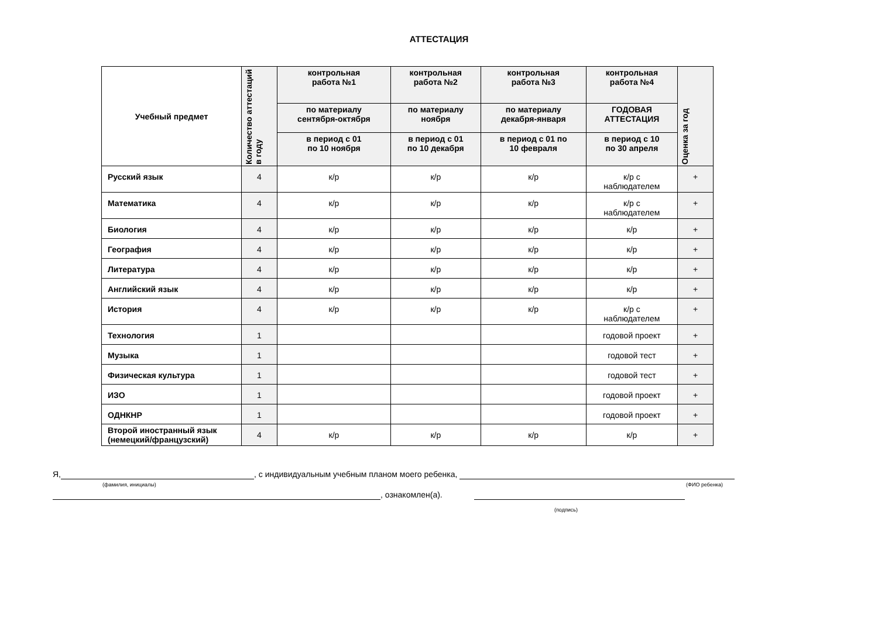АТТЕСТАЦИЯ
| Учебный предмет | Количество аттестаций в году | контрольная работа №1 | контрольная работа №2 | контрольная работа №3 | контрольная работа №4 | Оценка за год |
| --- | --- | --- | --- | --- | --- | --- |
| | | по материалу сентября-октября | по материалу ноября | по материалу декабря-января | ГОДОВАЯ АТТЕСТАЦИЯ | |
| | | в период с 01 по 10 ноября | в период с 01 по 10 декабря | в период с 01 по 10 февраля | в период с 10 по 30 апреля | |
| Русский язык | 4 | к/р | к/р | к/р | к/р с наблюдателем | + |
| Математика | 4 | к/р | к/р | к/р | к/р с наблюдателем | + |
| Биология | 4 | к/р | к/р | к/р | к/р | + |
| География | 4 | к/р | к/р | к/р | к/р | + |
| Литература | 4 | к/р | к/р | к/р | к/р | + |
| Английский язык | 4 | к/р | к/р | к/р | к/р | + |
| История | 4 | к/р | к/р | к/р | к/р с наблюдателем | + |
| Технология | 1 | | | | годовой проект | + |
| Музыка | 1 | | | | годовой тест | + |
| Физическая культура | 1 | | | | годовой тест | + |
| ИЗО | 1 | | | | годовой проект | + |
| ОДНКНР | 1 | | | | годовой проект | + |
| Второй иностранный язык (немецкий/французский) | 4 | к/р | к/р | к/р | к/р | + |
Я, , с индивидуальным учебным планом моего ребенка,
(фамилия, инициалы) (ФИО ребенка)
, ознакомлен(а).
(подпись)